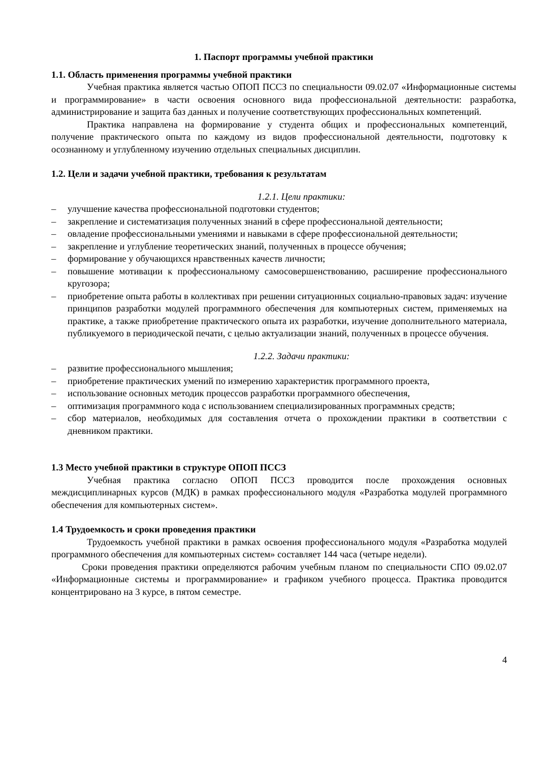1. Паспорт программы учебной практики
1.1. Область применения программы учебной практики
Учебная практика является частью ОПОП ПССЗ по специальности 09.02.07 «Информационные системы и программирование» в части освоения основного вида профессиональной деятельности: разработка, администрирование и защита баз данных и получение соответствующих профессиональных компетенций.
Практика направлена на формирование у студента общих и профессиональных компетенций, получение практического опыта по каждому из видов профессиональной деятельности, подготовку к осознанному и углубленному изучению отдельных специальных дисциплин.
1.2. Цели и задачи учебной практики, требования к результатам
1.2.1. Цели практики:
– улучшение качества профессиональной подготовки студентов;
– закрепление и систематизация полученных знаний в сфере профессиональной деятельности;
– овладение профессиональными умениями и навыками в сфере профессиональной деятельности;
– закрепление и углубление теоретических знаний, полученных в процессе обучения;
– формирование у обучающихся нравственных качеств личности;
– повышение мотивации к профессиональному самосовершенствованию, расширение профессионального кругозора;
– приобретение опыта работы в коллективах при решении ситуационных социально-правовых задач: изучение принципов разработки модулей программного обеспечения для компьютерных систем, применяемых на практике, а также приобретение практического опыта их разработки, изучение дополнительного материала, публикуемого в периодической печати, с целью актуализации знаний, полученных в процессе обучения.
1.2.2. Задачи практики:
– развитие профессионального мышления;
– приобретение практических умений по измерению характеристик программного проекта,
– использование основных методик процессов разработки программного обеспечения,
– оптимизация программного кода с использованием специализированных программных средств;
– сбор материалов, необходимых для составления отчета о прохождении практики в соответствии с дневником практики.
1.3 Место учебной практики в структуре ОПОП ПССЗ
Учебная практика согласно ОПОП ПССЗ проводится после прохождения основных междисциплинарных курсов (МДК) в рамках профессионального модуля «Разработка модулей программного обеспечения для компьютерных систем».
1.4 Трудоемкость и сроки проведения практики
Трудоемкость учебной практики в рамках освоения профессионального модуля «Разработка модулей программного обеспечения для компьютерных систем» составляет 144 часа (четыре недели).
Сроки проведения практики определяются рабочим учебным планом по специальности СПО 09.02.07 «Информационные системы и программирование» и графиком учебного процесса. Практика проводится концентрировано на 3 курсе, в пятом семестре.
4